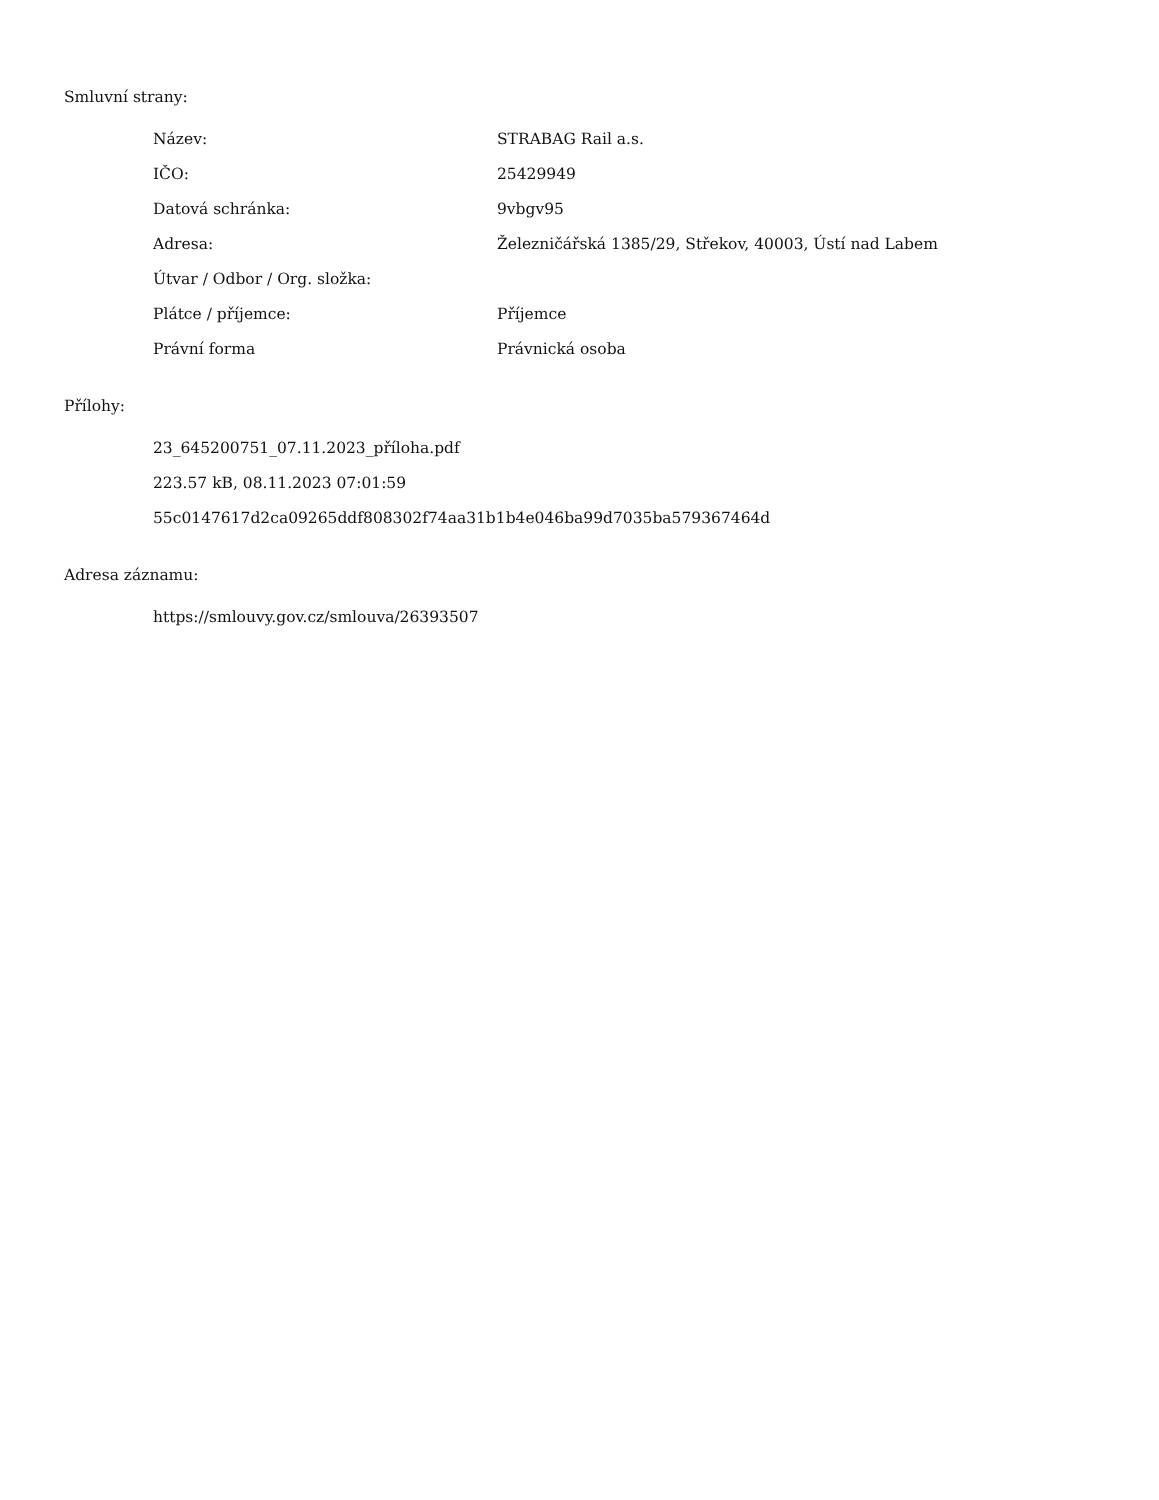Smluvní strany:
| Název: | STRABAG Rail a.s. |
| IČO: | 25429949 |
| Datová schránka: | 9vbgv95 |
| Adresa: | Železničářská 1385/29, Střekov, 40003, Ústí nad Labem |
| Útvar / Odbor / Org. složka: | |
| Plátce / příjemce: | Příjemce |
| Právní forma | Právnická osoba |
Přílohy:
23_645200751_07.11.2023_příloha.pdf
223.57 kB, 08.11.2023 07:01:59
55c0147617d2ca09265ddf808302f74aa31b1b4e046ba99d7035ba579367464d
Adresa záznamu:
https://smlouvy.gov.cz/smlouva/26393507